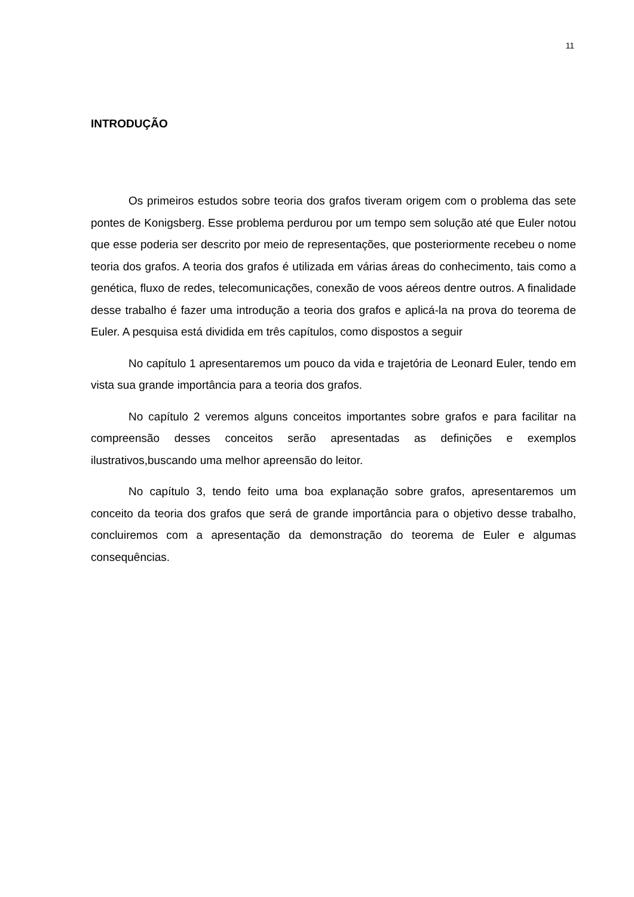11
INTRODUÇÃO
Os primeiros estudos sobre teoria dos grafos tiveram origem com o problema das sete pontes de Konigsberg. Esse problema perdurou por um tempo sem solução até que Euler notou que esse poderia ser descrito por meio de representações, que posteriormente recebeu o nome teoria dos grafos. A teoria dos grafos é utilizada em várias áreas do conhecimento, tais como a genética, fluxo de redes, telecomunicações, conexão de voos aéreos dentre outros. A finalidade desse trabalho é fazer uma introdução a teoria dos grafos e aplicá-la na prova do teorema de Euler. A pesquisa está dividida em três capítulos, como dispostos a seguir
No capítulo 1 apresentaremos um pouco da vida e trajetória de Leonard Euler, tendo em vista sua grande importância para a teoria dos grafos.
No capítulo 2 veremos alguns conceitos importantes sobre grafos e para facilitar na compreensão desses conceitos serão apresentadas as definições e exemplos ilustrativos,buscando uma melhor apreensão do leitor.
No capítulo 3, tendo feito uma boa explanação sobre grafos, apresentaremos um conceito da teoria dos grafos que será de grande importância para o objetivo desse trabalho, concluiremos com a apresentação da demonstração do teorema de Euler e algumas consequências.